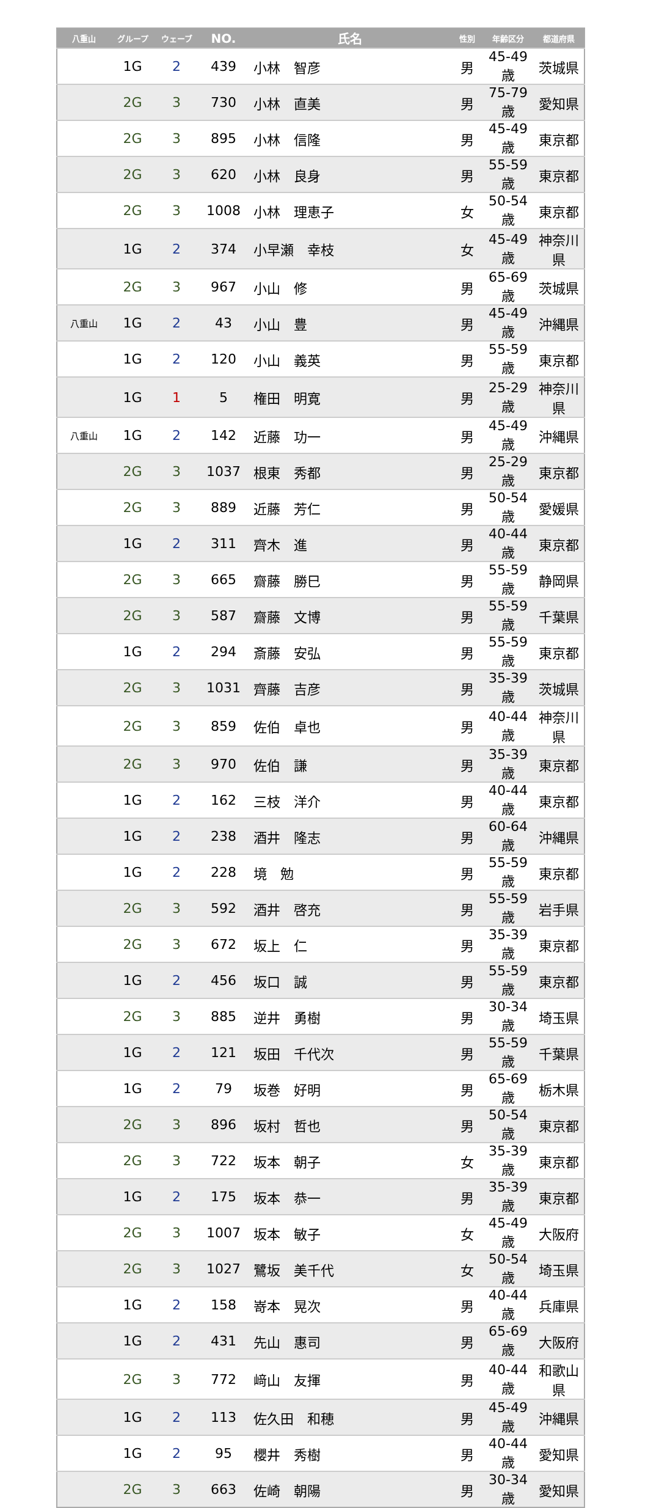| 八重山 | グループ | ウェーブ | NO. | 氏名 | 性別 | 年齢区分 | 都道府県 |
| --- | --- | --- | --- | --- | --- | --- | --- |
| | 1G | 2 | 439 | 小林 智彦 | 男 | 45-49歳 | 茨城県 |
| | 2G | 3 | 730 | 小林 直美 | 男 | 75-79歳 | 愛知県 |
| | 2G | 3 | 895 | 小林 信隆 | 男 | 45-49歳 | 東京都 |
| | 2G | 3 | 620 | 小林 良身 | 男 | 55-59歳 | 東京都 |
| | 2G | 3 | 1008 | 小林 理恵子 | 女 | 50-54歳 | 東京都 |
| | 1G | 2 | 374 | 小早瀬 幸枝 | 女 | 45-49歳 | 神奈川県 |
| | 2G | 3 | 967 | 小山 修 | 男 | 65-69歳 | 茨城県 |
| 八重山 | 1G | 2 | 43 | 小山 豊 | 男 | 45-49歳 | 沖縄県 |
| | 1G | 2 | 120 | 小山 義英 | 男 | 55-59歳 | 東京都 |
| | 1G | 1 | 5 | 権田 明寛 | 男 | 25-29歳 | 神奈川県 |
| 八重山 | 1G | 2 | 142 | 近藤 功一 | 男 | 45-49歳 | 沖縄県 |
| | 2G | 3 | 1037 | 根東 秀都 | 男 | 25-29歳 | 東京都 |
| | 2G | 3 | 889 | 近藤 芳仁 | 男 | 50-54歳 | 愛媛県 |
| | 1G | 2 | 311 | 齊木 進 | 男 | 40-44歳 | 東京都 |
| | 2G | 3 | 665 | 齋藤 勝巳 | 男 | 55-59歳 | 静岡県 |
| | 2G | 3 | 587 | 齋藤 文博 | 男 | 55-59歳 | 千葉県 |
| | 1G | 2 | 294 | 斎藤 安弘 | 男 | 55-59歳 | 東京都 |
| | 2G | 3 | 1031 | 齊藤 吉彦 | 男 | 35-39歳 | 茨城県 |
| | 2G | 3 | 859 | 佐伯 卓也 | 男 | 40-44歳 | 神奈川県 |
| | 2G | 3 | 970 | 佐伯 謙 | 男 | 35-39歳 | 東京都 |
| | 1G | 2 | 162 | 三枝 洋介 | 男 | 40-44歳 | 東京都 |
| | 1G | 2 | 238 | 酒井 隆志 | 男 | 60-64歳 | 沖縄県 |
| | 1G | 2 | 228 | 境 勉 | 男 | 55-59歳 | 東京都 |
| | 2G | 3 | 592 | 酒井 啓充 | 男 | 55-59歳 | 岩手県 |
| | 2G | 3 | 672 | 坂上 仁 | 男 | 35-39歳 | 東京都 |
| | 1G | 2 | 456 | 坂口 誠 | 男 | 55-59歳 | 東京都 |
| | 2G | 3 | 885 | 逆井 勇樹 | 男 | 30-34歳 | 埼玉県 |
| | 1G | 2 | 121 | 坂田 千代次 | 男 | 55-59歳 | 千葉県 |
| | 1G | 2 | 79 | 坂巻 好明 | 男 | 65-69歳 | 栃木県 |
| | 2G | 3 | 896 | 坂村 哲也 | 男 | 50-54歳 | 東京都 |
| | 2G | 3 | 722 | 坂本 朝子 | 女 | 35-39歳 | 東京都 |
| | 1G | 2 | 175 | 坂本 恭一 | 男 | 35-39歳 | 東京都 |
| | 2G | 3 | 1007 | 坂本 敏子 | 女 | 45-49歳 | 大阪府 |
| | 2G | 3 | 1027 | 鷺坂 美千代 | 女 | 50-54歳 | 埼玉県 |
| | 1G | 2 | 158 | 嵜本 晃次 | 男 | 40-44歳 | 兵庫県 |
| | 1G | 2 | 431 | 先山 惠司 | 男 | 65-69歳 | 大阪府 |
| | 2G | 3 | 772 | 﨑山 友揮 | 男 | 40-44歳 | 和歌山県 |
| | 1G | 2 | 113 | 佐久田 和穂 | 男 | 45-49歳 | 沖縄県 |
| | 1G | 2 | 95 | 櫻井 秀樹 | 男 | 40-44歳 | 愛知県 |
| | 2G | 3 | 663 | 佐崎 朝陽 | 男 | 30-34歳 | 愛知県 |